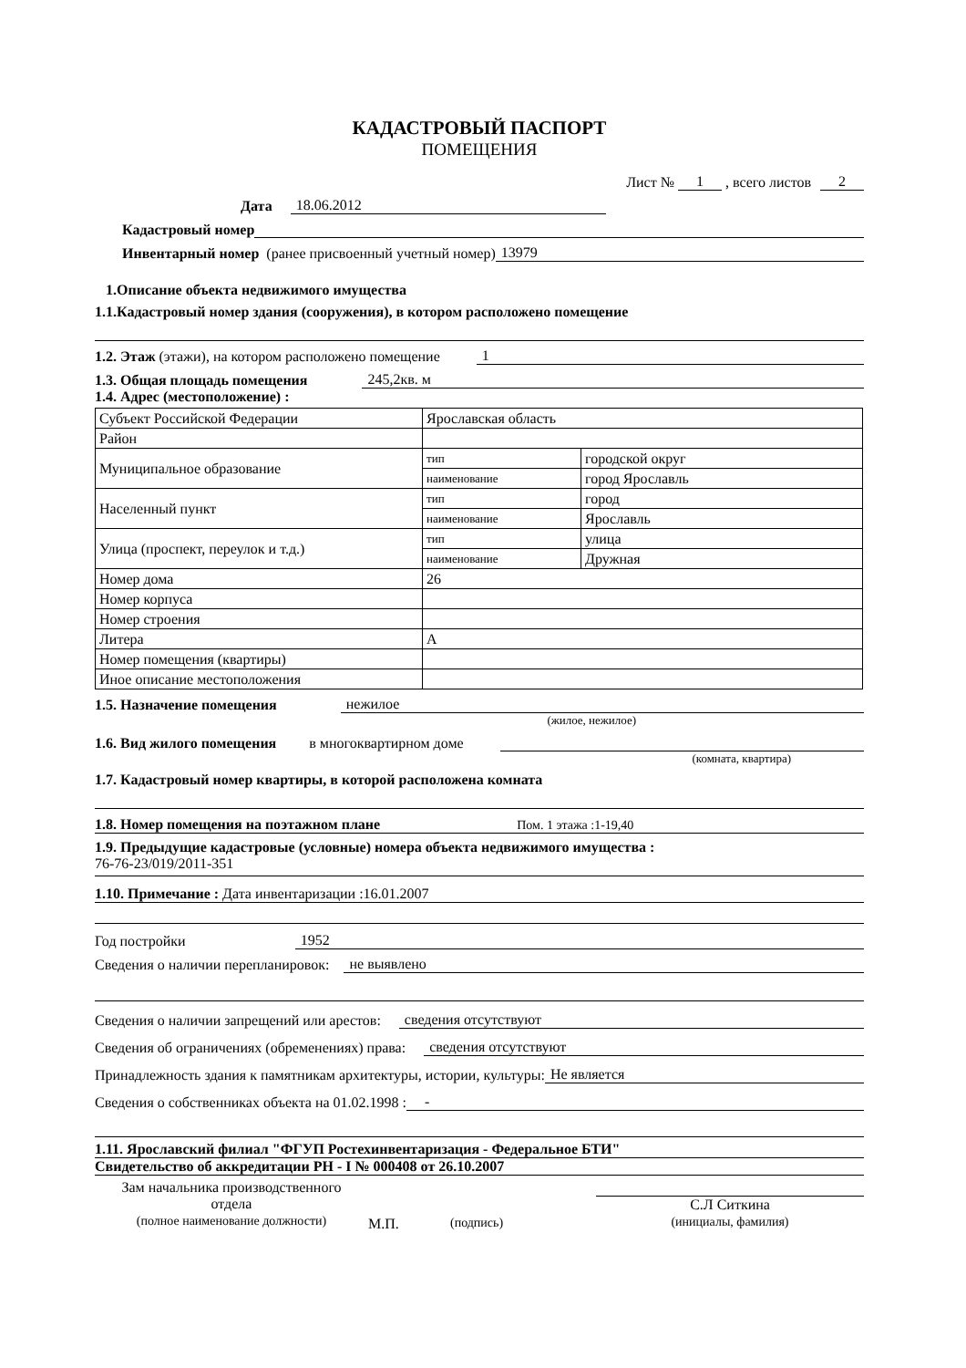КАДАСТРОВЫЙ ПАСПОРТ
ПОМЕЩЕНИЯ
Лист № 1, всего листов 2
Дата 18.06.2012
Кадастровый номер
Инвентарный номер (ранее присвоенный учетный номер) 13979
1.Описание объекта недвижимого имущества
1.1.Кадастровый номер здания (сооружения), в котором расположено помещение
1.2. Этаж (этажи), на котором расположено помещение 1
1.3. Общая площадь помещения 245,2кв. м
1.4. Адрес (местоположение) :
| Субъект Российской Федерации | Ярославская область | |
| Район | | |
| Муниципальное образование | тип | городской округ |
| | наименование | город Ярославль |
| Населенный пункт | тип | город |
| | наименование | Ярославль |
| Улица (проспект, переулок и т.д.) | тип | улица |
| | наименование | Дружная |
| Номер дома | 26 | |
| Номер корпуса | | |
| Номер строения | | |
| Литера | А | |
| Номер помещения (квартиры) | | |
| Иное описание местоположения | | |
1.5. Назначение помещения нежилое
(жилое, нежилое)
1.6. Вид жилого помещения в многоквартирном доме
(комната, квартира)
1.7. Кадастровый номер квартиры, в которой расположена комната
1.8. Номер помещения на поэтажном плане Пом. 1 этажа :1-19,40
1.9. Предыдущие кадастровые (условные) номера объекта недвижимого имущества :
76-76-23/019/2011-351
1.10. Примечание : Дата инвентаризации :16.01.2007
Год постройки 1952
Сведения о наличии перепланировок: не выявлено
Сведения о наличии запрещений или арестов: сведения отсутствуют
Сведения об ограничениях (обременениях) права: сведения отсутствуют
Принадлежность здания к памятникам архитектуры, истории, культуры: Не является
Сведения о собственниках объекта на 01.02.1998 : -
1.11. Ярославский филиал "ФГУП Ростехинвентаризация - Федеральное БТИ"
Свидетельство об аккредитации РН - I № 000408 от 26.10.2007
Зам начальника производственного
отдела
(полное наименование должности)
М.П. (подпись)
С.Л Ситкина
(инициалы, фамилия)